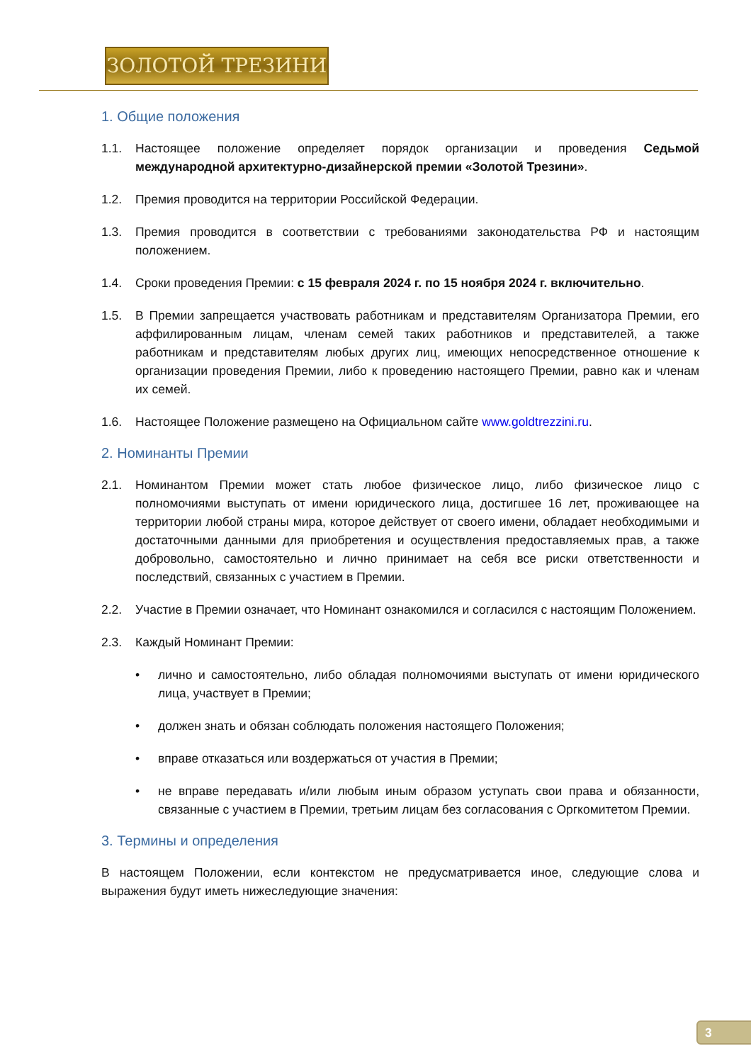ЗОЛОТОЙ ТРЕЗИНИ
1. Общие положения
1.1. Настоящее положение определяет порядок организации и проведения Седьмой международной архитектурно-дизайнерской премии «Золотой Трезини».
1.2. Премия проводится на территории Российской Федерации.
1.3. Премия проводится в соответствии с требованиями законодательства РФ и настоящим положением.
1.4. Сроки проведения Премии: с 15 февраля 2024 г. по 15 ноября 2024 г. включительно.
1.5. В Премии запрещается участвовать работникам и представителям Организатора Премии, его аффилированным лицам, членам семей таких работников и представителей, а также работникам и представителям любых других лиц, имеющих непосредственное отношение к организации проведения Премии, либо к проведению настоящего Премии, равно как и членам их семей.
1.6. Настоящее Положение размещено на Официальном сайте www.goldtrezzini.ru.
2. Номинанты Премии
2.1. Номинантом Премии может стать любое физическое лицо, либо физическое лицо с полномочиями выступать от имени юридического лица, достигшее 16 лет, проживающее на территории любой страны мира, которое действует от своего имени, обладает необходимыми и достаточными данными для приобретения и осуществления предоставляемых прав, а также добровольно, самостоятельно и лично принимает на себя все риски ответственности и последствий, связанных с участием в Премии.
2.2. Участие в Премии означает, что Номинант ознакомился и согласился с настоящим Положением.
2.3. Каждый Номинант Премии:
• лично и самостоятельно, либо обладая полномочиями выступать от имени юридического лица, участвует в Премии;
• должен знать и обязан соблюдать положения настоящего Положения;
• вправе отказаться или воздержаться от участия в Премии;
• не вправе передавать и/или любым иным образом уступать свои права и обязанности, связанные с участием в Премии, третьим лицам без согласования с Оргкомитетом Премии.
3. Термины и определения
В настоящем Положении, если контекстом не предусматривается иное, следующие слова и выражения будут иметь нижеследующие значения:
3